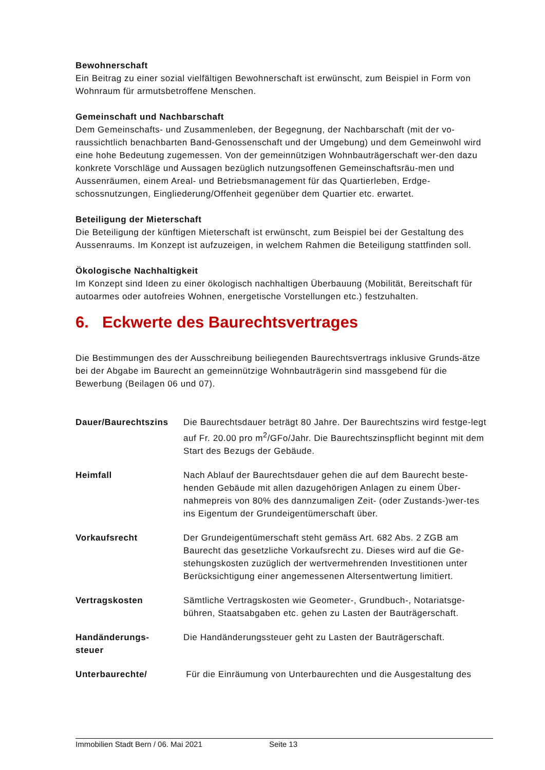Bewohnerschaft
Ein Beitrag zu einer sozial vielfältigen Bewohnerschaft ist erwünscht, zum Beispiel in Form von Wohnraum für armutsbetroffene Menschen.
Gemeinschaft und Nachbarschaft
Dem Gemeinschafts- und Zusammenleben, der Begegnung, der Nachbarschaft (mit der vo-raussichtlich benachbarten Band-Genossenschaft und der Umgebung) und dem Gemeinwohl wird eine hohe Bedeutung zugemessen. Von der gemeinnützigen Wohnbauträgerschaft wer-den dazu konkrete Vorschläge und Aussagen bezüglich nutzungsoffenen Gemeinschaftsräu-men und Aussenräumen, einem Areal- und Betriebsmanagement für das Quartierleben, Erdge-schossnutzungen, Eingliederung/Offenheit gegenüber dem Quartier etc. erwartet.
Beteiligung der Mieterschaft
Die Beteiligung der künftigen Mieterschaft ist erwünscht, zum Beispiel bei der Gestaltung des Aussenraums. Im Konzept ist aufzuzeigen, in welchem Rahmen die Beteiligung stattfinden soll.
Ökologische Nachhaltigkeit
Im Konzept sind Ideen zu einer ökologisch nachhaltigen Überbauung (Mobilität, Bereitschaft für autoarmes oder autofreies Wohnen, energetische Vorstellungen etc.) festzuhalten.
6. Eckwerte des Baurechtsvertrages
Die Bestimmungen des der Ausschreibung beiliegenden Baurechtsvertrags inklusive Grunds-ätze bei der Abgabe im Baurecht an gemeinnützige Wohnbauträgerin sind massgebend für die Bewerbung (Beilagen 06 und 07).
Dauer/Baurechtszins Die Baurechtsdauer beträgt 80 Jahre. Der Baurechtszins wird festge-legt auf Fr. 20.00 pro m<sup>2</sup>/GFo/Jahr. Die Baurechtszinspflicht beginnt mit dem Start des Bezugs der Gebäude.
Heimfall Nach Ablauf der Baurechtsdauer gehen die auf dem Baurecht beste-henden Gebäude mit allen dazugehörigen Anlagen zu einem Über-nahmepreis von 80% des dannzumaligen Zeit- (oder Zustands-)wer-tes ins Eigentum der Grundeigentümerschaft über.
Vorkaufsrecht Der Grundeigentümerschaft steht gemäss Art. 682 Abs. 2 ZGB am Baurecht das gesetzliche Vorkaufsrecht zu. Dieses wird auf die Ge-stehungskosten zuzüglich der wertvermehrenden Investitionen unter Berücksichtigung einer angemessenen Altersentwertung limitiert.
Vertragskosten Sämtliche Vertragskosten wie Geometer-, Grundbuch-, Notariatsge-bühren, Staatsabgaben etc. gehen zu Lasten der Bauträgerschaft.
Handänderungs-
steuer
Die Handänderungssteuer geht zu Lasten der Bauträgerschaft.
Unterbaurechte/ Für die Einräumung von Unterbaurechten und die Ausgestaltung des
Immobilien Stadt Bern / 06. Mai 2021 Seite 13